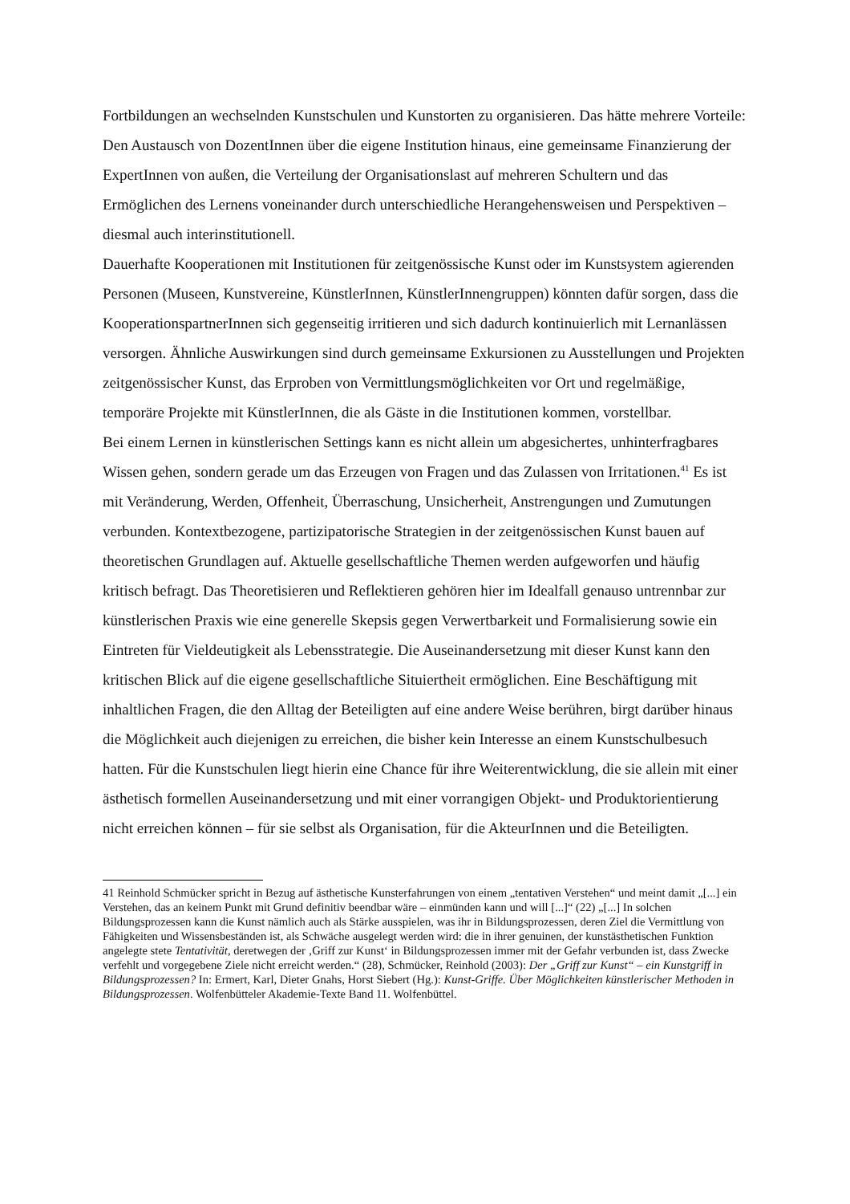Fortbildungen an wechselnden Kunstschulen und Kunstorten zu organisieren. Das hätte mehrere Vorteile: Den Austausch von DozentInnen über die eigene Institution hinaus, eine gemeinsame Finanzierung der ExpertInnen von außen, die Verteilung der Organisationslast auf mehreren Schultern und das Ermöglichen des Lernens voneinander durch unterschiedliche Herangehensweisen und Perspektiven – diesmal auch interinstitutionell.
Dauerhafte Kooperationen mit Institutionen für zeitgenössische Kunst oder im Kunstsystem agierenden Personen (Museen, Kunstvereine, KünstlerInnen, KünstlerInnengruppen) könnten dafür sorgen, dass die KooperationspartnerInnen sich gegenseitig irritieren und sich dadurch kontinuierlich mit Lernanlässen versorgen. Ähnliche Auswirkungen sind durch gemeinsame Exkursionen zu Ausstellungen und Projekten zeitgenössischer Kunst, das Erproben von Vermittlungsmöglichkeiten vor Ort und regelmäßige, temporäre Projekte mit KünstlerInnen, die als Gäste in die Institutionen kommen, vorstellbar.
Bei einem Lernen in künstlerischen Settings kann es nicht allein um abgesichertes, unhinterfragbares Wissen gehen, sondern gerade um das Erzeugen von Fragen und das Zulassen von Irritationen.<sup>41</sup> Es ist mit Veränderung, Werden, Offenheit, Überraschung, Unsicherheit, Anstrengungen und Zumutungen verbunden. Kontextbezogene, partizipatorische Strategien in der zeitgenössischen Kunst bauen auf theoretischen Grundlagen auf. Aktuelle gesellschaftliche Themen werden aufgeworfen und häufig kritisch befragt. Das Theoretisieren und Reflektieren gehören hier im Idealfall genauso untrennbar zur künstlerischen Praxis wie eine generelle Skepsis gegen Verwertbarkeit und Formalisierung sowie ein Eintreten für Vieldeutigkeit als Lebensstrategie. Die Auseinandersetzung mit dieser Kunst kann den kritischen Blick auf die eigene gesellschaftliche Situiertheit ermöglichen. Eine Beschäftigung mit inhaltlichen Fragen, die den Alltag der Beteiligten auf eine andere Weise berühren, birgt darüber hinaus die Möglichkeit auch diejenigen zu erreichen, die bisher kein Interesse an einem Kunstschulbesuch hatten. Für die Kunstschulen liegt hierin eine Chance für ihre Weiterentwicklung, die sie allein mit einer ästhetisch formellen Auseinandersetzung und mit einer vorrangigen Objekt- und Produktorientierung nicht erreichen können – für sie selbst als Organisation, für die AkteurInnen und die Beteiligten.
41 Reinhold Schmücker spricht in Bezug auf ästhetische Kunsterfahrungen von einem „tentativen Verstehen“ und meint damit „[...] ein Verstehen, das an keinem Punkt mit Grund definitiv beendbar wäre – einmünden kann und will [...]“ (22) „[...] In solchen Bildungsprozessen kann die Kunst nämlich auch als Stärke ausspielen, was ihr in Bildungsprozessen, deren Ziel die Vermittlung von Fähigkeiten und Wissensbeständen ist, als Schwäche ausgelegt werden wird: die in ihrer genuinen, der kunstästhetischen Funktion angelegte stete Tentativität, deretwegen der ‚Griff zur Kunst‘ in Bildungsprozessen immer mit der Gefahr verbunden ist, dass Zwecke verfehlt und vorgegebene Ziele nicht erreicht werden.“ (28), Schmücker, Reinhold (2003): Der „Griff zur Kunst“ – ein Kunstgriff in Bildungsprozessen? In: Ermert, Karl, Dieter Gnahs, Horst Siebert (Hg.): Kunst-Griffe. Über Möglichkeiten künstlerischer Methoden in Bildungsprozessen. Wolfenbütteler Akademie-Texte Band 11. Wolfenbüttel.